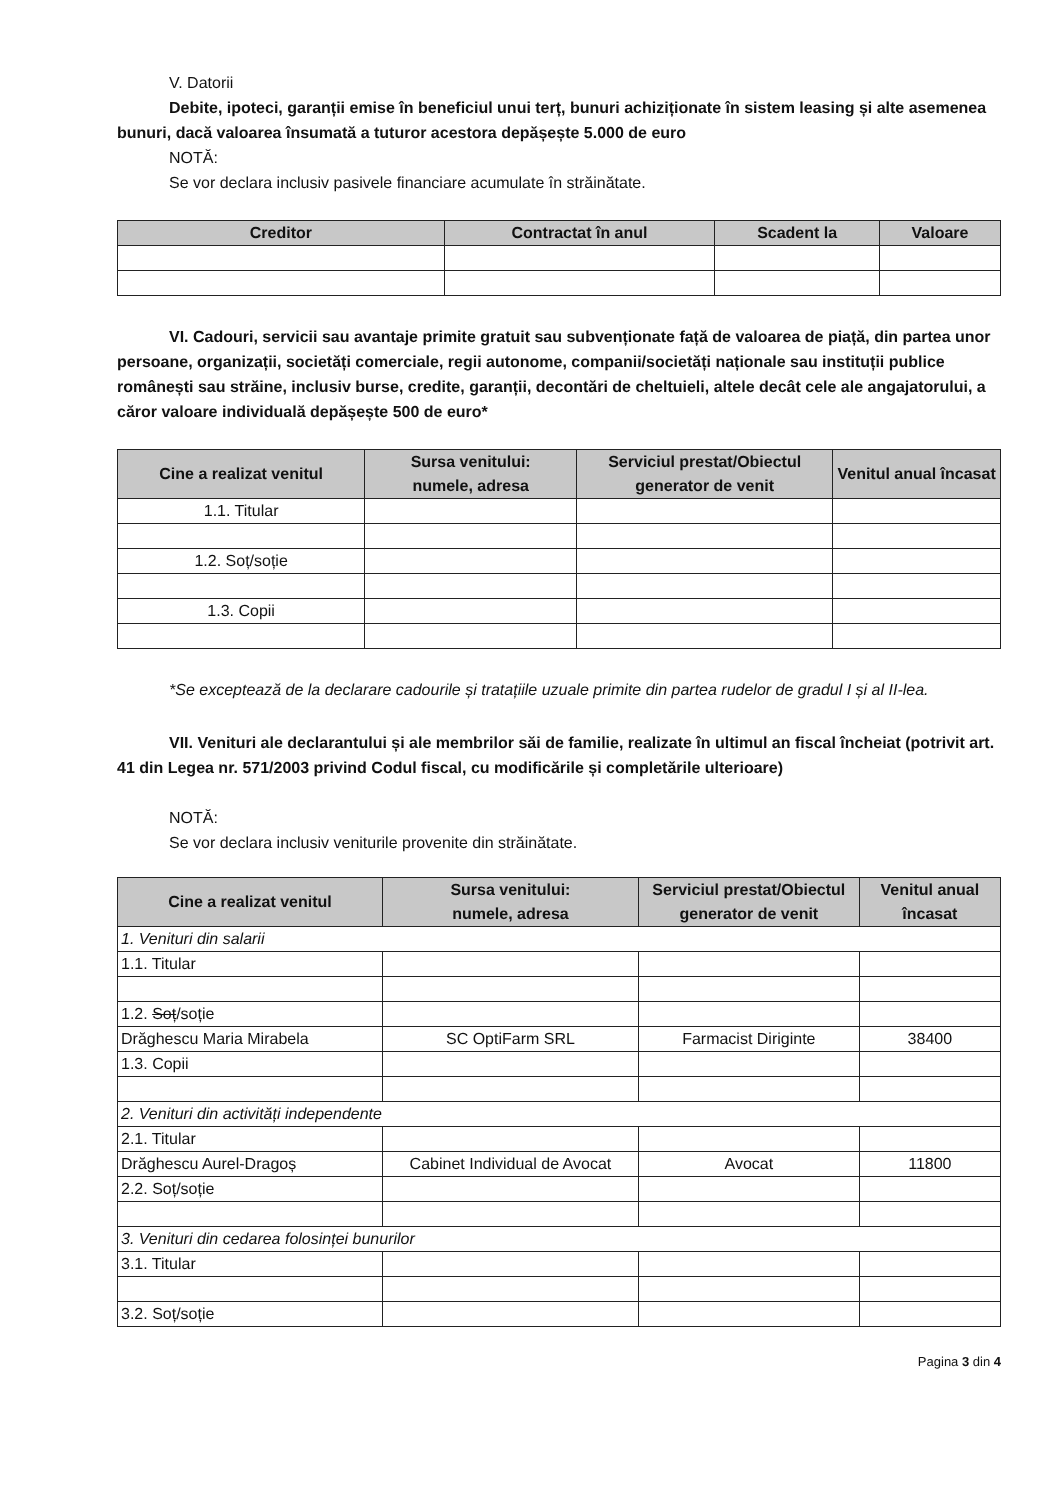V. Datorii
Debite, ipoteci, garanții emise în beneficiul unui terț, bunuri achiziționate în sistem leasing și alte asemenea bunuri, dacă valoarea însumată a tuturor acestora depășește 5.000 de euro
NOTĂ:
Se vor declara inclusiv pasivele financiare acumulate în străinătate.
| Creditor | Contractat în anul | Scadent la | Valoare |
| --- | --- | --- | --- |
VI. Cadouri, servicii sau avantaje primite gratuit sau subvenționate față de valoarea de piață, din partea unor persoane, organizații, societăți comerciale, regii autonome, companii/societăți naționale sau instituții publice românești sau străine, inclusiv burse, credite, garanții, decontări de cheltuieli, altele decât cele ale angajatorului, a căror valoare individuală depășește 500 de euro*
| Cine a realizat venitul | Sursa venitului: numele, adresa | Serviciul prestat/Obiectul generator de venit | Venitul anual încasat |
| --- | --- | --- | --- |
| 1.1. Titular | | | |
| 1.2. Soț/soție | | | |
| 1.3. Copii | | | |
*Se exceptează de la declarare cadourile și tratațiile uzuale primite din partea rudelor de gradul I și al II-lea.
VII. Venituri ale declarantului și ale membrilor săi de familie, realizate în ultimul an fiscal încheiat (potrivit art. 41 din Legea nr. 571/2003 privind Codul fiscal, cu modificările și completările ulterioare)
NOTĂ:
Se vor declara inclusiv veniturile provenite din străinătate.
| Cine a realizat venitul | Sursa venitului: numele, adresa | Serviciul prestat/Obiectul generator de venit | Venitul anual încasat |
| --- | --- | --- | --- |
| 1. Venituri din salarii | | | |
| 1.1. Titular | | | |
| 1.2. Soț /soție | | | |
| Drăghescu Maria Mirabela | SC OptiFarm SRL | Farmacist Diriginte | 38400 |
| 1.3. Copii | | | |
| 2. Venituri din activități independente | | | |
| 2.1. Titular | | | |
| Drăghescu Aurel-Dragoș | Cabinet Individual de Avocat | Avocat | 11800 |
| 2.2. Soț/soție | | | |
| 3. Venituri din cedarea folosinței bunurilor | | | |
| 3.1. Titular | | | |
| 3.2. Soț/soție | | | |
Pagina 3 din 4